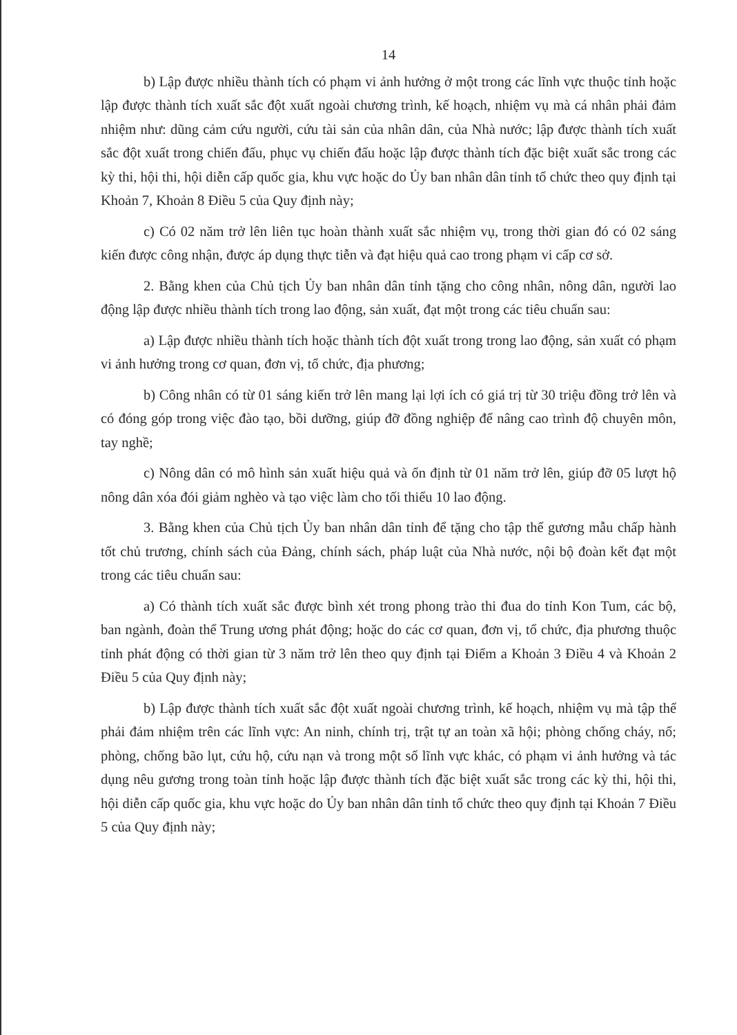14
b) Lập được nhiều thành tích có phạm vi ảnh hưởng ở một trong các lĩnh vực thuộc tỉnh hoặc lập được thành tích xuất sắc đột xuất ngoài chương trình, kế hoạch, nhiệm vụ mà cá nhân phải đảm nhiệm như: dũng cảm cứu người, cứu tài sản của nhân dân, của Nhà nước; lập được thành tích xuất sắc đột xuất trong chiến đấu, phục vụ chiến đấu hoặc lập được thành tích đặc biệt xuất sắc trong các kỳ thi, hội thi, hội diễn cấp quốc gia, khu vực hoặc do Ủy ban nhân dân tỉnh tổ chức theo quy định tại Khoản 7, Khoản 8 Điều 5 của Quy định này;
c) Có 02 năm trở lên liên tục hoàn thành xuất sắc nhiệm vụ, trong thời gian đó có 02 sáng kiến được công nhận, được áp dụng thực tiễn và đạt hiệu quả cao trong phạm vi cấp cơ sở.
2. Bằng khen của Chủ tịch Ủy ban nhân dân tỉnh tặng cho công nhân, nông dân, người lao động lập được nhiều thành tích trong lao động, sản xuất, đạt một trong các tiêu chuẩn sau:
a) Lập được nhiều thành tích hoặc thành tích đột xuất trong trong lao động, sản xuất có phạm vi ảnh hưởng trong cơ quan, đơn vị, tổ chức, địa phương;
b) Công nhân có từ 01 sáng kiến trở lên mang lại lợi ích có giá trị từ 30 triệu đồng trở lên và có đóng góp trong việc đào tạo, bồi dưỡng, giúp đỡ đồng nghiệp để nâng cao trình độ chuyên môn, tay nghề;
c) Nông dân có mô hình sản xuất hiệu quả và ổn định từ 01 năm trở lên, giúp đỡ 05 lượt hộ nông dân xóa đói giảm nghèo và tạo việc làm cho tối thiểu 10 lao động.
3. Bằng khen của Chủ tịch Ủy ban nhân dân tỉnh để tặng cho tập thể gương mẫu chấp hành tốt chủ trương, chính sách của Đảng, chính sách, pháp luật của Nhà nước, nội bộ đoàn kết đạt một trong các tiêu chuẩn sau:
a) Có thành tích xuất sắc được bình xét trong phong trào thi đua do tỉnh Kon Tum, các bộ, ban ngành, đoàn thể Trung ương phát động; hoặc do các cơ quan, đơn vị, tổ chức, địa phương thuộc tỉnh phát động có thời gian từ 3 năm trở lên theo quy định tại Điểm a Khoản 3 Điều 4 và Khoản 2 Điều 5 của Quy định này;
b) Lập được thành tích xuất sắc đột xuất ngoài chương trình, kế hoạch, nhiệm vụ mà tập thể phải đảm nhiệm trên các lĩnh vực: An ninh, chính trị, trật tự an toàn xã hội; phòng chống cháy, nổ; phòng, chống bão lụt, cứu hộ, cứu nạn và trong một số lĩnh vực khác, có phạm vi ảnh hưởng và tác dụng nêu gương trong toàn tỉnh hoặc lập được thành tích đặc biệt xuất sắc trong các kỳ thi, hội thi, hội diễn cấp quốc gia, khu vực hoặc do Ủy ban nhân dân tỉnh tổ chức theo quy định tại Khoản 7 Điều 5 của Quy định này;